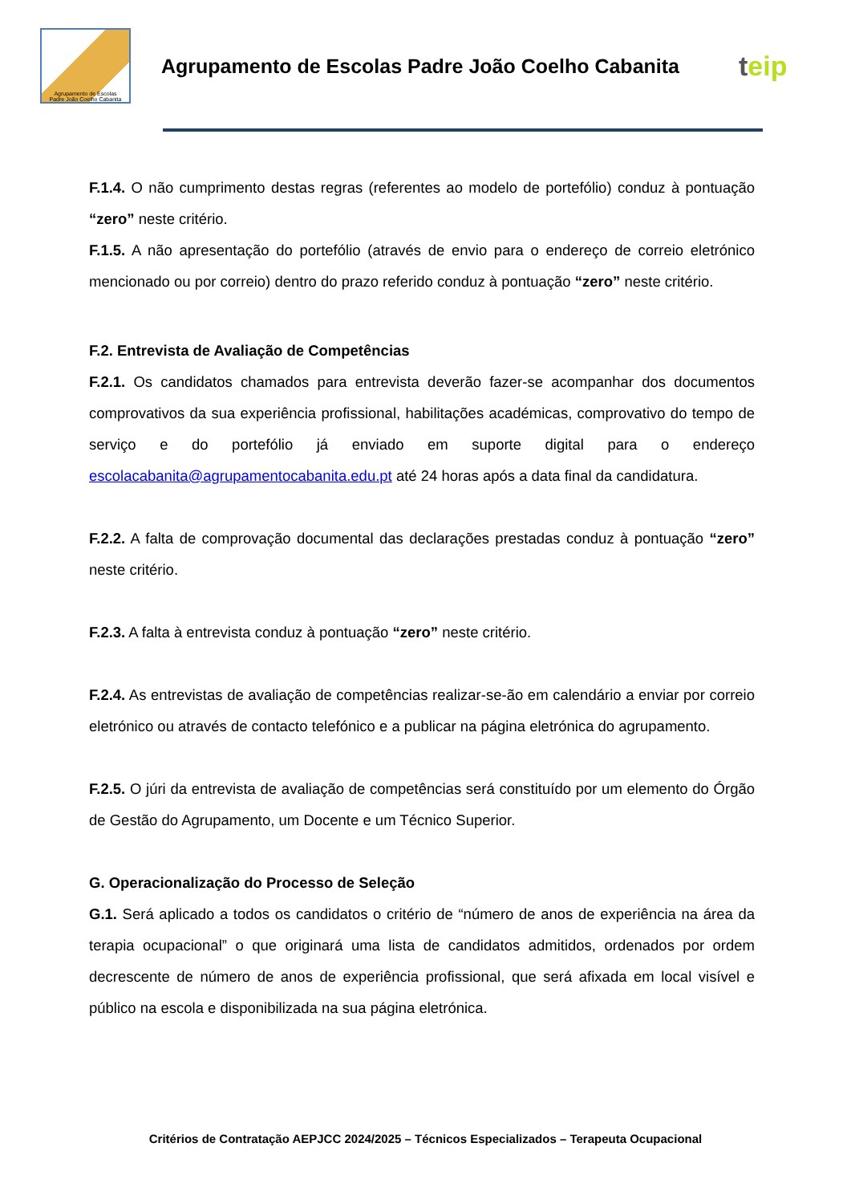Agrupamento de Escolas
Padre João Coelho Cabanita
Agrupamento de Escolas Padre João Coelho Cabanita
teip
F.1.4. O não cumprimento destas regras (referentes ao modelo de portefólio) conduz à pontuação “zero” neste critério.
F.1.5. A não apresentação do portefólio (através de envio para o endereço de correio eletrónico mencionado ou por correio) dentro do prazo referido conduz à pontuação “zero” neste critério.
F.2. Entrevista de Avaliação de Competências
F.2.1. Os candidatos chamados para entrevista deverão fazer-se acompanhar dos documentos comprovativos da sua experiência profissional, habilitações académicas, comprovativo do tempo de serviço e do portefólio já enviado em suporte digital para o endereço escolacabanita@agrupamentocabanita.edu.pt até 24 horas após a data final da candidatura.
F.2.2. A falta de comprovação documental das declarações prestadas conduz à pontuação “zero” neste critério.
F.2.3. A falta à entrevista conduz à pontuação “zero” neste critério.
F.2.4. As entrevistas de avaliação de competências realizar-se-ão em calendário a enviar por correio eletrónico ou através de contacto telefónico e a publicar na página eletrónica do agrupamento.
F.2.5. O júri da entrevista de avaliação de competências será constituído por um elemento do Órgão de Gestão do Agrupamento, um Docente e um Técnico Superior.
G. Operacionalização do Processo de Seleção
G.1. Será aplicado a todos os candidatos o critério de “número de anos de experiência na área da terapia ocupacional” o que originará uma lista de candidatos admitidos, ordenados por ordem decrescente de número de anos de experiência profissional, que será afixada em local visível e público na escola e disponibilizada na sua página eletrónica.
Critérios de Contratação AEPJCC 2024/2025 – Técnicos Especializados – Terapeuta Ocupacional